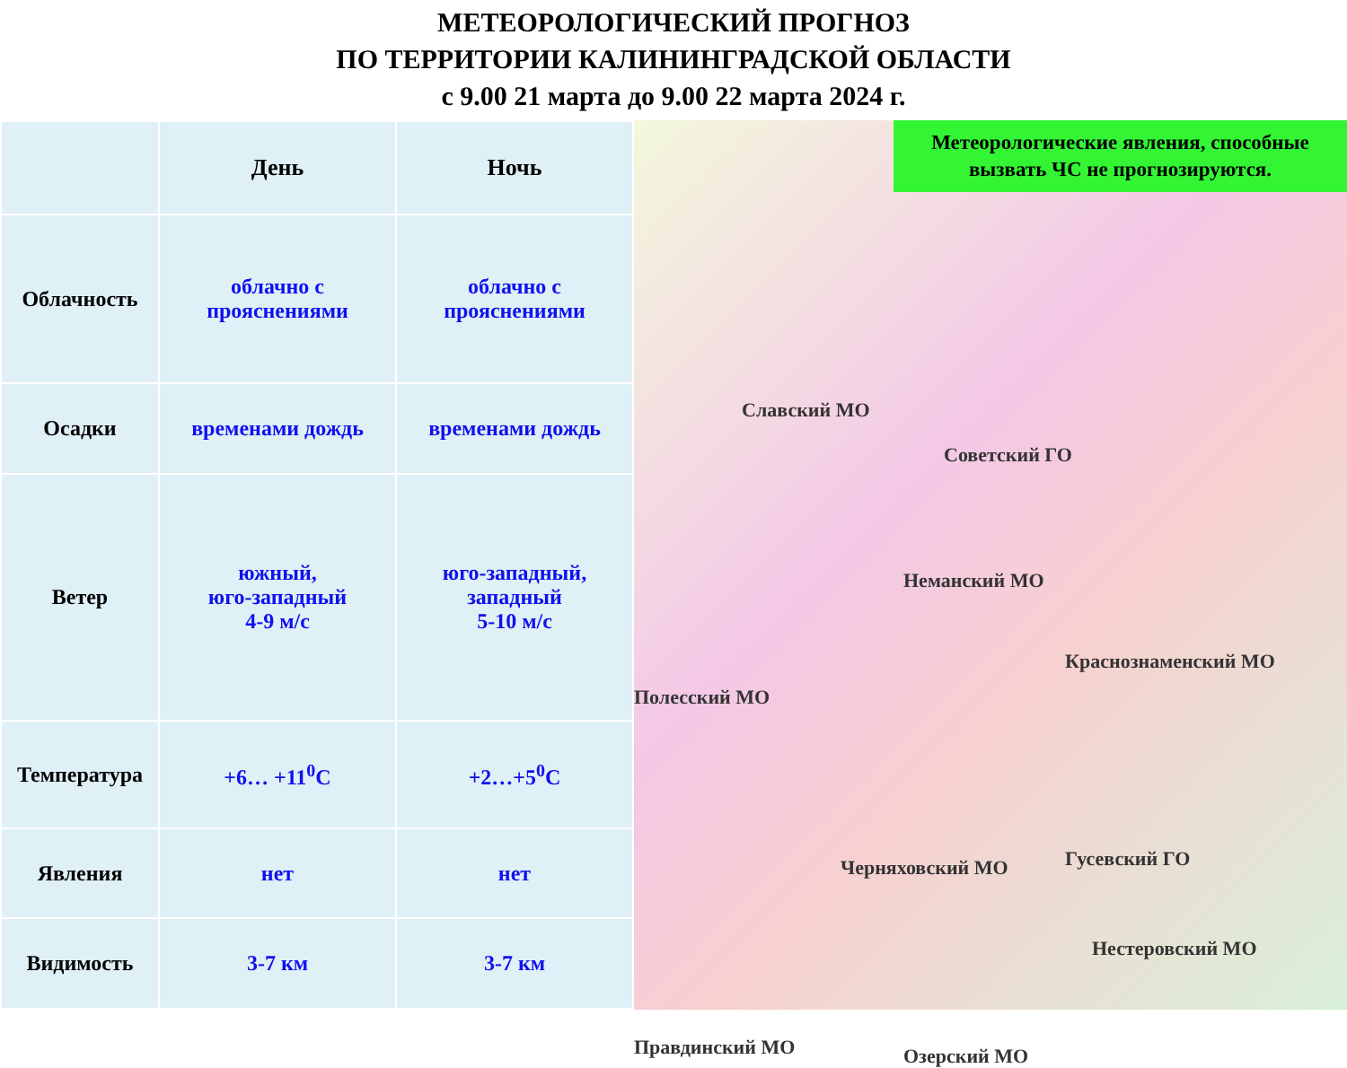МЕТЕОРОЛОГИЧЕСКИЙ ПРОГНОЗ
ПО ТЕРРИТОРИИ КАЛИНИНГРАДСКОЙ ОБЛАСТИ
с 9.00 21 марта до 9.00 22 марта 2024 г.
| | День | Ночь |
| --- | --- | --- |
| Облачность | облачно с прояснениями | облачно с прояснениями |
| Осадки | временами дождь | временами дождь |
| Ветер | южный, юго-западный 4-9 м/с | юго-западный, западный 5-10 м/с |
| Температура | +6… +11<sup>0</sup>С | +2…+5<sup>0</sup>С |
| Явления | нет | нет |
| Видимость | 3-7 км | 3-7 км |
Метеорологические явления, способные вызвать ЧС не прогнозируются.
Славский МО
Советский ГО
Неманский МО
Краснознаменский МО
Полесский МО
Черняховский МО Гусевский ГО
Нестеровский МО
Озерский МО
Правдинский МО